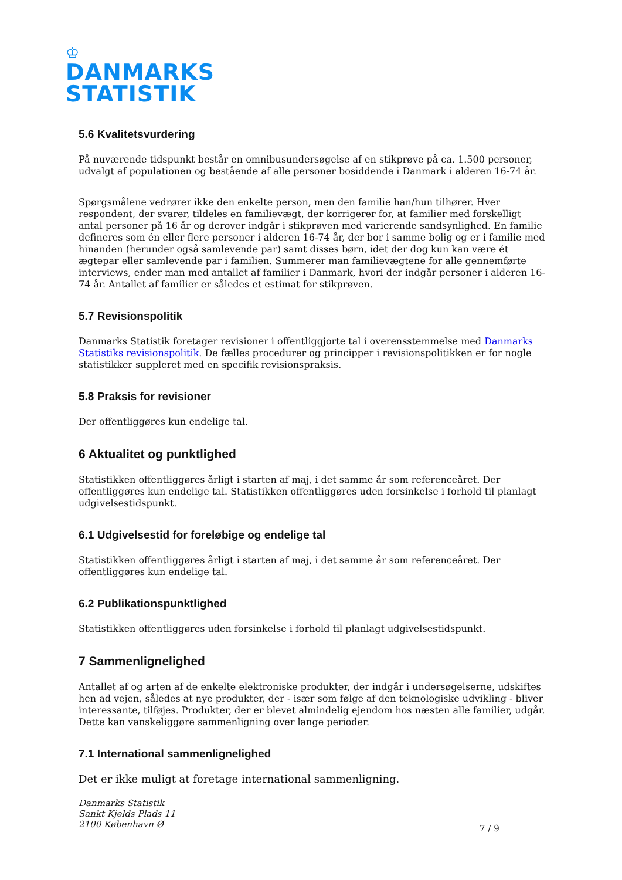♔
DANMARKS
STATISTIK
5.6 Kvalitetsvurdering
På nuværende tidspunkt består en omnibusundersøgelse af en stikprøve på ca. 1.500 personer, udvalgt af populationen og bestående af alle personer bosiddende i Danmark i alderen 16-74 år.
Spørgsmålene vedrører ikke den enkelte person, men den familie han/hun tilhører. Hver respondent, der svarer, tildeles en familievægt, der korrigerer for, at familier med forskelligt antal personer på 16 år og derover indgår i stikprøven med varierende sandsynlighed. En familie defineres som én eller flere personer i alderen 16-74 år, der bor i samme bolig og er i familie med hinanden (herunder også samlevende par) samt disses børn, idet der dog kun kan være ét ægtepar eller samlevende par i familien. Summerer man familievægtene for alle gennemførte interviews, ender man med antallet af familier i Danmark, hvori der indgår personer i alderen 16-74 år. Antallet af familier er således et estimat for stikprøven.
5.7 Revisionspolitik
Danmarks Statistik foretager revisioner i offentliggjorte tal i overensstemmelse med Danmarks Statistiks revisionspolitik. De fælles procedurer og principper i revisionspolitikken er for nogle statistikker suppleret med en specifik revisionspraksis.
5.8 Praksis for revisioner
Der offentliggøres kun endelige tal.
6 Aktualitet og punktlighed
Statistikken offentliggøres årligt i starten af maj, i det samme år som referenceåret. Der offentliggøres kun endelige tal. Statistikken offentliggøres uden forsinkelse i forhold til planlagt udgivelsestidspunkt.
6.1 Udgivelsestid for foreløbige og endelige tal
Statistikken offentliggøres årligt i starten af maj, i det samme år som referenceåret. Der offentliggøres kun endelige tal.
6.2 Publikationspunktlighed
Statistikken offentliggøres uden forsinkelse i forhold til planlagt udgivelsestidspunkt.
7 Sammenlignelighed
Antallet af og arten af de enkelte elektroniske produkter, der indgår i undersøgelserne, udskiftes hen ad vejen, således at nye produkter, der - især som følge af den teknologiske udvikling - bliver interessante, tilføjes. Produkter, der er blevet almindelig ejendom hos næsten alle familier, udgår. Dette kan vanskeliggøre sammenligning over lange perioder.
7.1 International sammenlignelighed
Det er ikke muligt at foretage international sammenligning.
Danmarks Statistik
Sankt Kjelds Plads 11
2100 København Ø
7 / 9